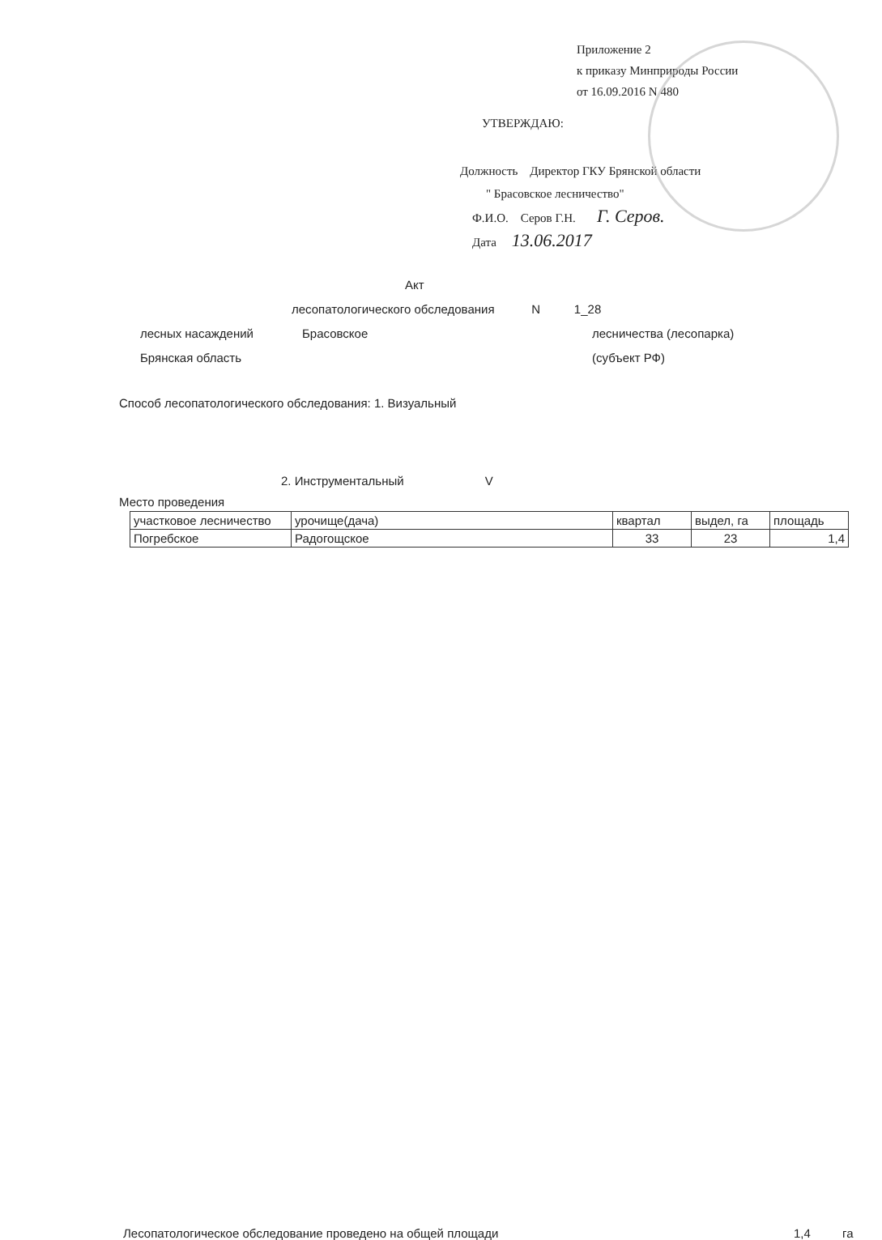Приложение 2
к приказу Минприроды России
от 16.09.2016 N 480
УТВЕРЖДАЮ:
Должность Директор ГКУ Брянской области
" Брасовское лесничество"
Ф.И.О. Серов Г.Н. Г. Серов.
Дата 13.06.2017
Акт
лесопатологического обследования N 1_28
лесных насаждений Брасовское лесничества (лесопарка)
Брянская область (субъект РФ)
Способ лесопатологического обследования: 1. Визуальный
2. Инструментальный V
Место проведения
| участковое лесничество | урочище(дача) | квартал | выдел, га | площадь |
| Погребское | Радогощское | 33 | 23 | 1,4 |
Лесопатологическое обследование проведено на общей площади 1,4 га